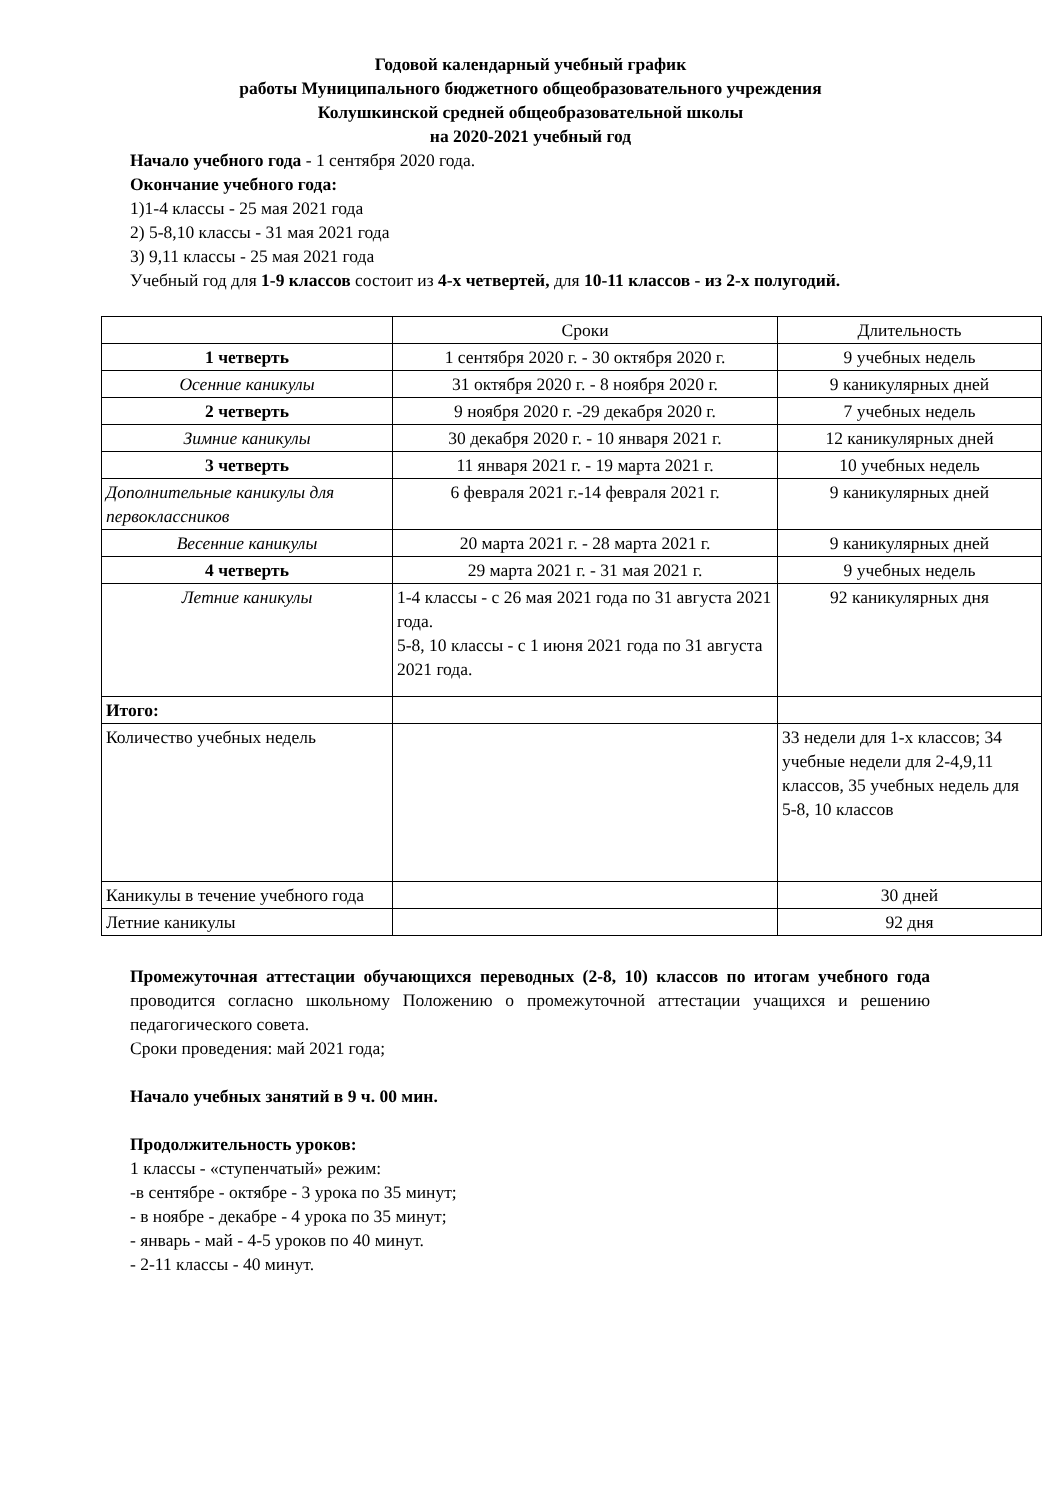Годовой календарный учебный график
работы Муниципального бюджетного общеобразовательного учреждения
Колушкинской средней общеобразовательной школы
на 2020-2021 учебный год
Начало учебного года - 1 сентября 2020 года.
Окончание учебного года:
1)1-4 классы - 25 мая 2021 года
2) 5-8,10 классы - 31 мая 2021 года
3) 9,11 классы - 25 мая 2021 года
Учебный год для 1-9 классов состоит из 4-х четвертей, для 10-11 классов - из 2-х полугодий.
| | Сроки | Длительность |
| 1 четверть | 1 сентября 2020 г. - 30 октября 2020 г. | 9 учебных недель |
| Осенние каникулы | 31 октября 2020 г. - 8 ноября 2020 г. | 9 каникулярных дней |
| 2 четверть | 9 ноября 2020 г. -29 декабря 2020 г. | 7 учебных недель |
| Зимние каникулы | 30 декабря 2020 г. - 10 января 2021 г. | 12 каникулярных дней |
| 3 четверть | 11 января 2021 г. - 19 марта 2021 г. | 10 учебных недель |
| Дополнительные каникулы для первоклассников | 6 февраля 2021 г.-14 февраля 2021 г. | 9 каникулярных дней |
| Весенние каникулы | 20 марта 2021 г. - 28 марта 2021 г. | 9 каникулярных дней |
| 4 четверть | 29 марта 2021 г. - 31 мая 2021 г. | 9 учебных недель |
| Летние каникулы | 1-4 классы - с 26 мая 2021 года по 31 августа 2021 года. 5-8, 10 классы - с 1 июня 2021 года по 31 августа 2021 года. | 92 каникулярных дня |
| Итого: | | |
| Количество учебных недель | | 33 недели для 1-х классов; 34 учебные недели для 2-4,9,11 классов, 35 учебных недель для 5-8, 10 классов |
| Каникулы в течение учебного года | | 30 дней |
| Летние каникулы | | 92 дня |
Промежуточная аттестации обучающихся переводных (2-8, 10) классов по итогам учебного года проводится согласно школьному Положению о промежуточной аттестации учащихся и решению педагогического совета.
Сроки проведения: май 2021 года;
Начало учебных занятий в 9 ч. 00 мин.
Продолжительность уроков:
1 классы - «ступенчатый» режим:
-в сентябре - октябре - 3 урока по 35 минут;
- в ноябре - декабре - 4 урока по 35 минут;
- январь - май - 4-5 уроков по 40 минут.
- 2-11 классы - 40 минут.